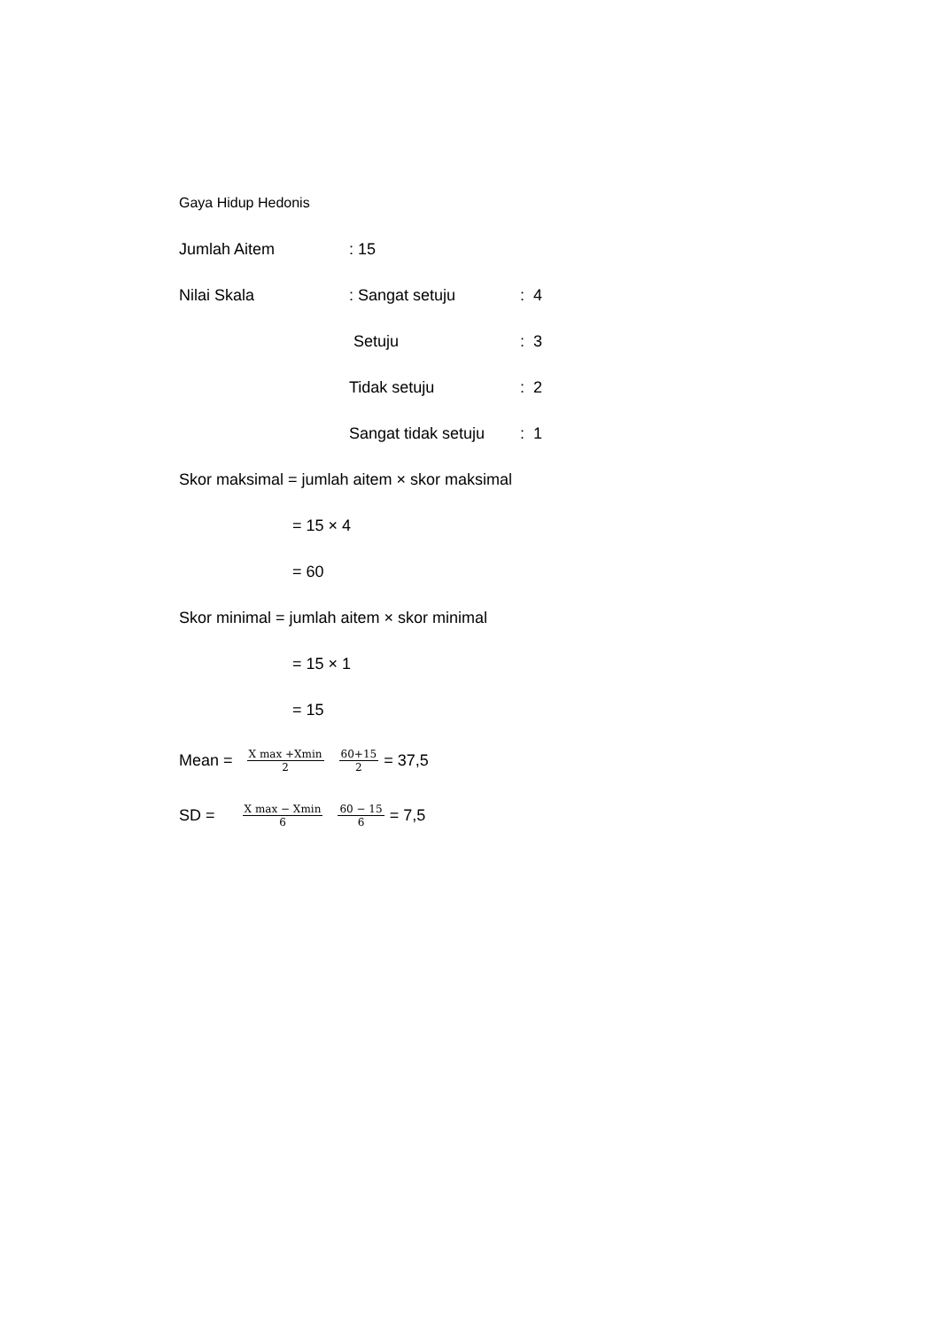Gaya Hidup Hedonis
Jumlah Aitem: 15
Nilai Skala: Sangat setuju: 4
Setuju: 3
Tidak setuju: 2
Sangat tidak setuju: 1
Skor maksimal = jumlah aitem × skor maksimal
= 15 × 4
= 60
Skor minimal = jumlah aitem × skor minimal
= 15 × 1
= 15
Mean = X max +Xmin 2 60+15 2 = 37,5
SD = X max − Xmin 6 60 − 15 6 = 7,5